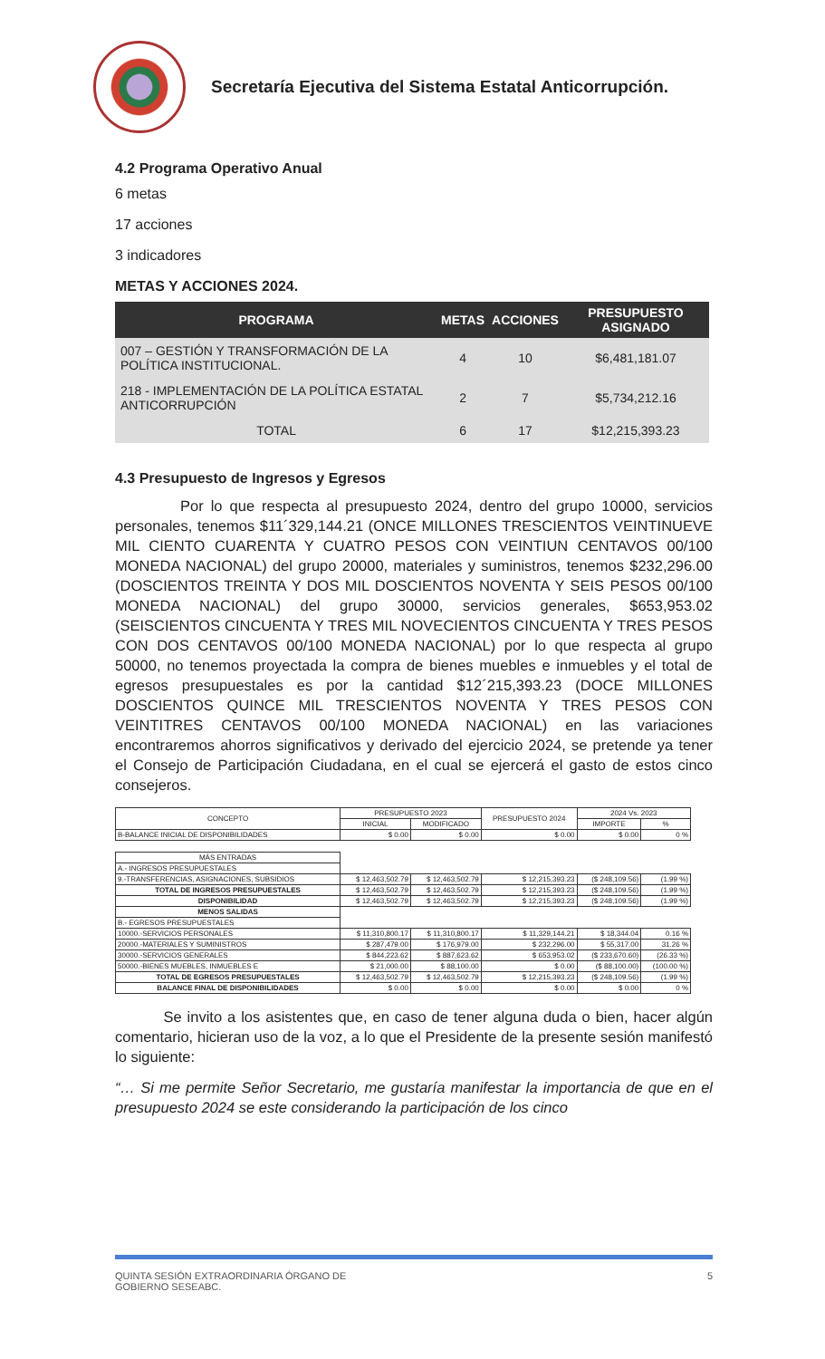Secretaría Ejecutiva del Sistema Estatal Anticorrupción.
4.2 Programa Operativo Anual
6 metas
17 acciones
3 indicadores
METAS Y ACCIONES 2024.
| PROGRAMA | METAS | ACCIONES | PRESUPUESTO ASIGNADO |
| --- | --- | --- | --- |
| 007 – GESTIÓN Y TRANSFORMACIÓN DE LA POLÍTICA INSTITUCIONAL. | 4 | 10 | $6,481,181.07 |
| 218 - IMPLEMENTACIÓN DE LA POLÍTICA ESTATAL ANTICORRUPCIÓN | 2 | 7 | $5,734,212.16 |
| TOTAL | 6 | 17 | $12,215,393.23 |
4.3 Presupuesto de Ingresos y Egresos
Por lo que respecta al presupuesto 2024, dentro del grupo 10000, servicios personales, tenemos $11´329,144.21 (ONCE MILLONES TRESCIENTOS VEINTINUEVE MIL CIENTO CUARENTA Y CUATRO PESOS CON VEINTIUN CENTAVOS 00/100 MONEDA NACIONAL) del grupo 20000, materiales y suministros, tenemos $232,296.00 (DOSCIENTOS TREINTA Y DOS MIL DOSCIENTOS NOVENTA Y SEIS PESOS 00/100 MONEDA NACIONAL) del grupo 30000, servicios generales, $653,953.02 (SEISCIENTOS CINCUENTA Y TRES MIL NOVECIENTOS CINCUENTA Y TRES PESOS CON DOS CENTAVOS 00/100 MONEDA NACIONAL) por lo que respecta al grupo 50000, no tenemos proyectada la compra de bienes muebles e inmuebles y el total de egresos presupuestales es por la cantidad $12´215,393.23 (DOCE MILLONES DOSCIENTOS QUINCE MIL TRESCIENTOS NOVENTA Y TRES PESOS CON VEINTITRES CENTAVOS 00/100 MONEDA NACIONAL) en las variaciones encontraremos ahorros significativos y derivado del ejercicio 2024, se pretende ya tener el Consejo de Participación Ciudadana, en el cual se ejercerá el gasto de estos cinco consejeros.
| CONCEPTO | PRESUPUESTO 2023 | | PRESUPUESTO 2024 | 2024 Vs. 2023 | |
| --- | --- | --- | --- | --- | --- |
| | INICIAL | MODIFICADO | | IMPORTE | % |
| B-BALANCE INICIAL DE DISPONIBILIDADES | $ 0.00 | $ 0.00 | $ 0.00 | $ 0.00 | 0 % |
| MÁS ENTRADAS | | | | | |
| A.- INGRESOS PRESUPUESTALES | | | | | |
| 9.-TRANSFERENCIAS, ASIGNACIONES, SUBSIDIOS | $ 12,463,502.79 | $ 12,463,502.79 | $ 12,215,393.23 | ($ 248,109.56) | (1.99 %) |
| TOTAL DE INGRESOS PRESUPUESTALES | $ 12,463,502.79 | $ 12,463,502.79 | $ 12,215,393.23 | ($ 248,109.56) | (1.99 %) |
| DISPONIBILIDAD | $ 12,463,502.79 | $ 12,463,502.79 | $ 12,215,393.23 | ($ 248,109.56) | (1.99 %) |
| MENOS SALIDAS | | | | | |
| B.- EGRESOS PRESUPUESTALES | | | | | |
| 10000.-SERVICIOS PERSONALES | $ 11,310,800.17 | $ 11,310,800.17 | $ 11,329,144.21 | $ 18,344.04 | 0.16 % |
| 20000.-MATERIALES Y SUMINISTROS | $ 287,479.00 | $ 176,979.00 | $ 232,296.00 | $ 55,317.00 | 31.26 % |
| 30000.-SERVICIOS GENERALES | $ 844,223.62 | $ 887,623.62 | $ 653,953.02 | ($ 233,670.60) | (26.33 %) |
| 50000.-BIENES MUEBLES, INMUEBLES E | $ 21,000.00 | $ 88,100.00 | $ 0.00 | ($ 88,100.00) | (100.00 %) |
| TOTAL DE EGRESOS PRESUPUESTALES | $ 12,463,502.79 | $ 12,463,502.79 | $ 12,215,393.23 | ($ 248,109.56) | (1.99 %) |
| BALANCE FINAL DE DISPONIBILIDADES | $ 0.00 | $ 0.00 | $ 0.00 | $ 0.00 | 0 % |
Se invito a los asistentes que, en caso de tener alguna duda o bien, hacer algún comentario, hicieran uso de la voz, a lo que el Presidente de la presente sesión manifestó lo siguiente:
“… Si me permite Señor Secretario, me gustaría manifestar la importancia de que en el presupuesto 2024 se este considerando la participación de los cinco
QUINTA SESIÓN EXTRAORDINARIA ÓRGANO DE
GOBIERNO SESEABC.
5